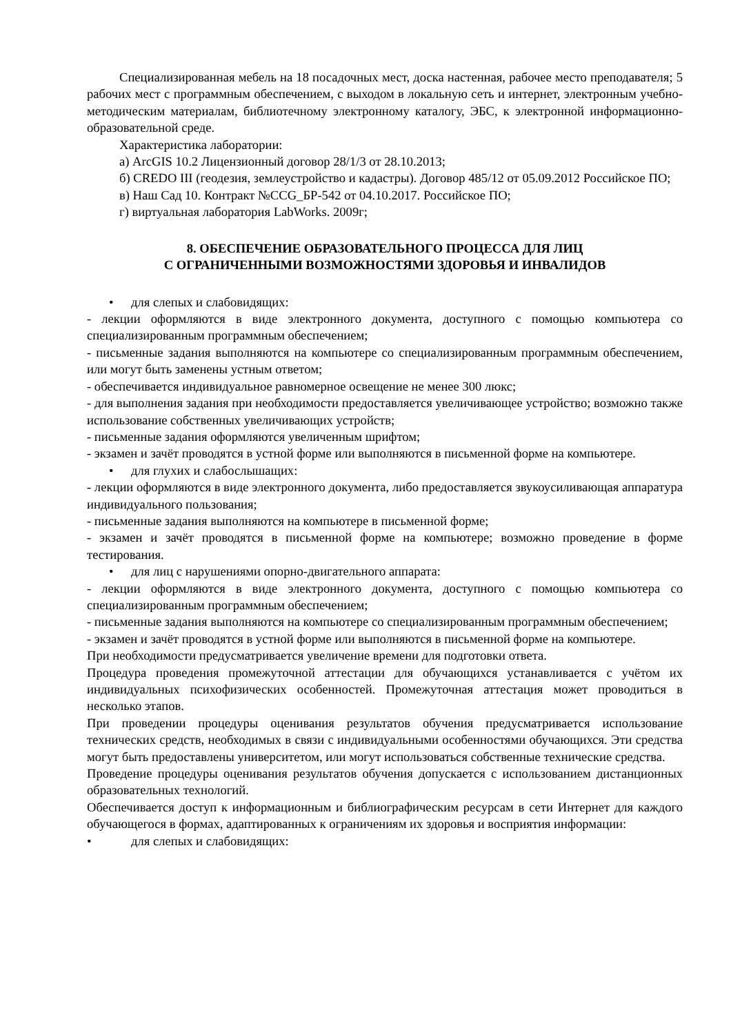Специализированная мебель на 18 посадочных мест, доска настенная, рабочее место преподавателя; 5 рабочих мест с программным обеспечением, с выходом в локальную сеть и интернет, электронным учебно-методическим материалам, библиотечному электронному каталогу, ЭБС, к электронной информационно-образовательной среде.
Характеристика лаборатории:
а) ArcGIS 10.2 Лицензионный договор 28/1/3 от 28.10.2013;
б) CREDO III (геодезия, землеустройство и кадастры). Договор 485/12 от 05.09.2012 Российское ПО;
в) Наш Сад 10. Контракт №CCG_БР-542 от 04.10.2017. Российское ПО;
г) виртуальная лаборатория LabWorks. 2009г;
8. ОБЕСПЕЧЕНИЕ ОБРАЗОВАТЕЛЬНОГО ПРОЦЕССА ДЛЯ ЛИЦ
С ОГРАНИЧЕННЫМИ ВОЗМОЖНОСТЯМИ ЗДОРОВЬЯ И ИНВАЛИДОВ
• для слепых и слабовидящих:
- лекции оформляются в виде электронного документа, доступного с помощью компьютера со специализированным программным обеспечением;
- письменные задания выполняются на компьютере со специализированным программным обеспечением, или могут быть заменены устным ответом;
- обеспечивается индивидуальное равномерное освещение не менее 300 люкс;
- для выполнения задания при необходимости предоставляется увеличивающее устройство; возможно также использование собственных увеличивающих устройств;
- письменные задания оформляются увеличенным шрифтом;
- экзамен и зачёт проводятся в устной форме или выполняются в письменной форме на компьютере.
• для глухих и слабослышащих:
- лекции оформляются в виде электронного документа, либо предоставляется звукоусиливающая аппаратура индивидуального пользования;
- письменные задания выполняются на компьютере в письменной форме;
- экзамен и зачёт проводятся в письменной форме на компьютере; возможно проведение в форме тестирования.
• для лиц с нарушениями опорно-двигательного аппарата:
- лекции оформляются в виде электронного документа, доступного с помощью компьютера со специализированным программным обеспечением;
- письменные задания выполняются на компьютере со специализированным программным обеспечением;
- экзамен и зачёт проводятся в устной форме или выполняются в письменной форме на компьютере.
При необходимости предусматривается увеличение времени для подготовки ответа.
Процедура проведения промежуточной аттестации для обучающихся устанавливается с учётом их индивидуальных психофизических особенностей. Промежуточная аттестация может проводиться в несколько этапов.
При проведении процедуры оценивания результатов обучения предусматривается использование технических средств, необходимых в связи с индивидуальными особенностями обучающихся. Эти средства могут быть предоставлены университетом, или могут использоваться собственные технические средства.
Проведение процедуры оценивания результатов обучения допускается с использованием дистанционных образовательных технологий.
Обеспечивается доступ к информационным и библиографическим ресурсам в сети Интернет для каждого обучающегося в формах, адаптированных к ограничениям их здоровья и восприятия информации:
• для слепых и слабовидящих: